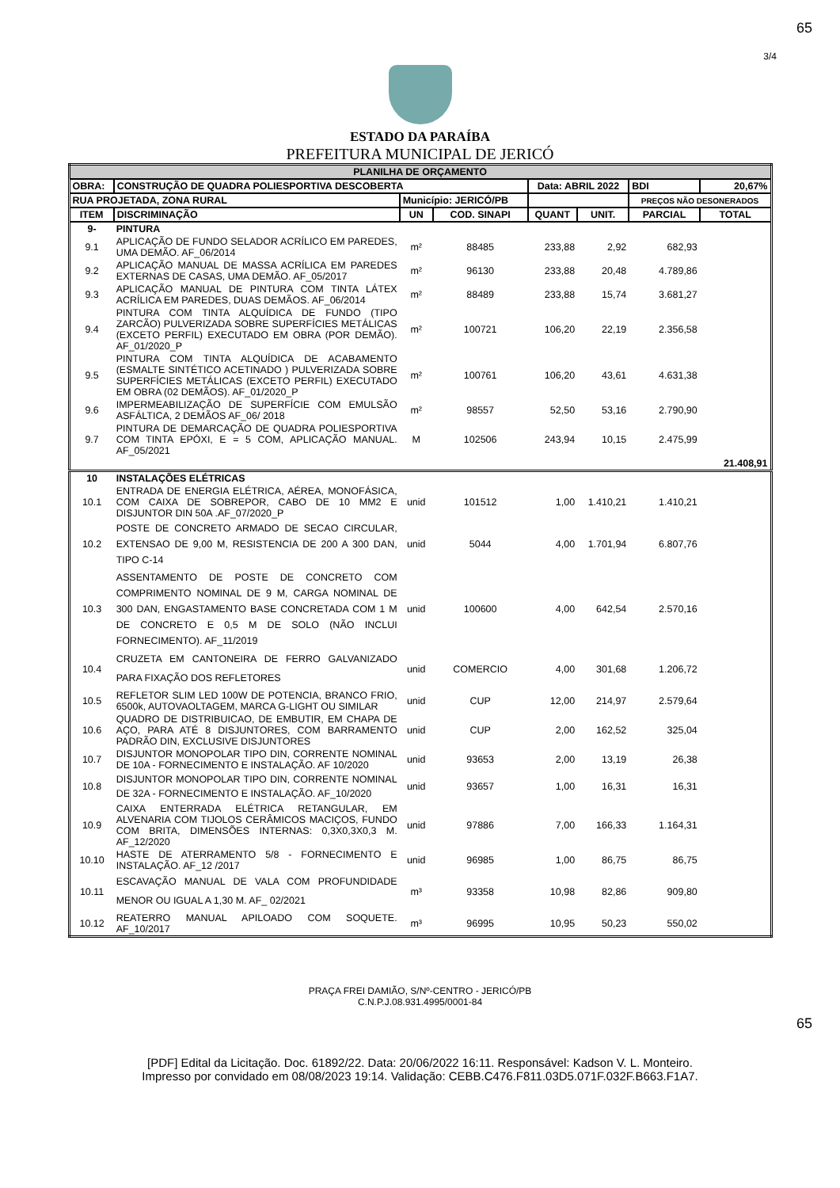65
3/4
ESTADO DA PARAÍBA
PREFEITURA MUNICIPAL DE JERICÓ
| PLANILHA DE ORÇAMENTO | | | | | | | |
| OBRA: | CONSTRUÇÃO DE QUADRA POLIESPORTIVA DESCOBERTA | | | Data: ABRIL 2022 | | BDI | 20,67% |
| RUA PROJETADA, ZONA RURAL | | Município: JERICÓ/PB | | | | PREÇOS NÃO DESONERADOS | |
| ITEM | DISCRIMINAÇÃO | UN | COD. SINAPI | QUANT | UNIT. | PARCIAL | TOTAL |
| 9- | PINTURA | | | | | | |
| 9.1 | APLICAÇÃO DE FUNDO SELADOR ACRÍLICO EM PAREDES, UMA DEMÃO. AF_06/2014 | m² | 88485 | 233,88 | 2,92 | 682,93 | |
| 9.2 | APLICAÇÃO MANUAL DE MASSA ACRÍLICA EM PAREDES EXTERNAS DE CASAS, UMA DEMÃO. AF_05/2017 | m² | 96130 | 233,88 | 20,48 | 4.789,86 | |
| 9.3 | APLICAÇÃO MANUAL DE PINTURA COM TINTA LÁTEX ACRÍLICA EM PAREDES, DUAS DEMÃOS. AF_06/2014 | m² | 88489 | 233,88 | 15,74 | 3.681,27 | |
| 9.4 | PINTURA COM TINTA ALQUÍDICA DE FUNDO (TIPO ZARCÃO) PULVERIZADA SOBRE SUPERFÍCIES METÁLICAS (EXCETO PERFIL) EXECUTADO EM OBRA (POR DEMÃO). AF_01/2020_P | m² | 100721 | 106,20 | 22,19 | 2.356,58 | |
| 9.5 | PINTURA COM TINTA ALQUÍDICA DE ACABAMENTO (ESMALTE SINTÉTICO ACETINADO ) PULVERIZADA SOBRE SUPERFÍCIES METÁLICAS (EXCETO PERFIL) EXECUTADO EM OBRA (02 DEMÃOS). AF_01/2020_P | m² | 100761 | 106,20 | 43,61 | 4.631,38 | |
| 9.6 | IMPERMEABILIZAÇÃO DE SUPERFÍCIE COM EMULSÃO ASFÁLTICA, 2 DEMÃOS AF_06/ 2018 | m² | 98557 | 52,50 | 53,16 | 2.790,90 | |
| 9.7 | PINTURA DE DEMARCAÇÃO DE QUADRA POLIESPORTIVA COM TINTA EPÓXI, E = 5 COM, APLICAÇÃO MANUAL. AF_05/2021 | M | 102506 | 243,94 | 10,15 | 2.475,99 | |
| | | | | | | | 21.408,91 |
| 10 | INSTALAÇÕES ELÉTRICAS | | | | | | |
| 10.1 | ENTRADA DE ENERGIA ELÉTRICA, AÉREA, MONOFÁSICA, COM CAIXA DE SOBREPOR, CABO DE 10 MM2 E DISJUNTOR DIN 50A .AF_07/2020_P | unid | 101512 | 1,00 | 1.410,21 | 1.410,21 | |
| 10.2 | POSTE DE CONCRETO ARMADO DE SECAO CIRCULAR, EXTENSAO DE 9,00 M, RESISTENCIA DE 200 A 300 DAN, TIPO C-14 | unid | 5044 | 4,00 | 1.701,94 | 6.807,76 | |
| 10.3 | ASSENTAMENTO DE POSTE DE CONCRETO COM COMPRIMENTO NOMINAL DE 9 M, CARGA NOMINAL DE 300 DAN, ENGASTAMENTO BASE CONCRETADA COM 1 M DE CONCRETO E 0,5 M DE SOLO (NÃO INCLUI FORNECIMENTO). AF_11/2019 | unid | 100600 | 4,00 | 642,54 | 2.570,16 | |
| 10.4 | CRUZETA EM CANTONEIRA DE FERRO GALVANIZADO PARA FIXAÇÃO DOS REFLETORES | unid | COMERCIO | 4,00 | 301,68 | 1.206,72 | |
| 10.5 | REFLETOR SLIM LED 100W DE POTENCIA, BRANCO FRIO, 6500k, AUTOVAOLTAGEM, MARCA G-LIGHT OU SIMILAR | unid | CUP | 12,00 | 214,97 | 2.579,64 | |
| 10.6 | QUADRO DE DISTRIBUICAO, DE EMBUTIR, EM CHAPA DE AÇO, PARA ATÉ 8 DISJUNTORES, COM BARRAMENTO PADRÃO DIN, EXCLUSIVE DISJUNTORES | unid | CUP | 2,00 | 162,52 | 325,04 | |
| 10.7 | DISJUNTOR MONOPOLAR TIPO DIN, CORRENTE NOMINAL DE 10A - FORNECIMENTO E INSTALAÇÃO. AF 10/2020 | unid | 93653 | 2,00 | 13,19 | 26,38 | |
| 10.8 | DISJUNTOR MONOPOLAR TIPO DIN, CORRENTE NOMINAL DE 32A - FORNECIMENTO E INSTALAÇÃO. AF_10/2020 | unid | 93657 | 1,00 | 16,31 | 16,31 | |
| 10.9 | CAIXA ENTERRADA ELÉTRICA RETANGULAR, EM ALVENARIA COM TIJOLOS CERÂMICOS MACIÇOS, FUNDO COM BRITA, DIMENSÕES INTERNAS: 0,3X0,3X0,3 M. AF_12/2020 | unid | 97886 | 7,00 | 166,33 | 1.164,31 | |
| 10.10 | HASTE DE ATERRAMENTO 5/8 - FORNECIMENTO E INSTALAÇÃO. AF_12 /2017 | unid | 96985 | 1,00 | 86,75 | 86,75 | |
| 10.11 | ESCAVAÇÃO MANUAL DE VALA COM PROFUNDIDADE MENOR OU IGUAL A 1,30 M. AF_ 02/2021 | m³ | 93358 | 10,98 | 82,86 | 909,80 | |
| 10.12 | REATERRO MANUAL APILOADO COM SOQUETE. AF_10/2017 | m³ | 96995 | 10,95 | 50,23 | 550,02 | |
PRAÇA FREI DAMIÃO, S/Nº-CENTRO - JERICÓ/PB
C.N.P.J.08.931.4995/0001-84
65
[PDF] Edital da Licitação. Doc. 61892/22. Data: 20/06/2022 16:11. Responsável: Kadson V. L. Monteiro.
Impresso por convidado em 08/08/2023 19:14. Validação: CEBB.C476.F811.03D5.071F.032F.B663.F1A7.